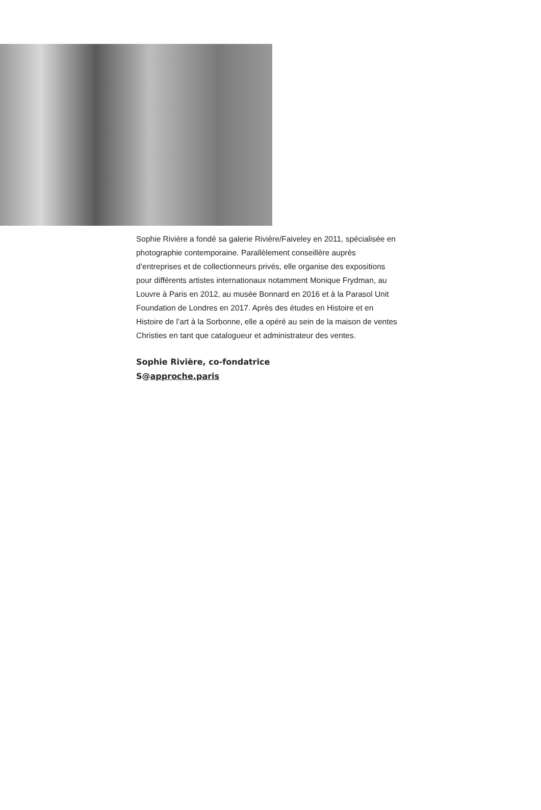Sophie Rivière a fondé sa galerie Rivière/Faiveley en 2011, spécialisée en photographie contemporaine. Parallèlement conseillère auprès d’entreprises et de collectionneurs privés, elle organise des expositions pour différents artistes internationaux notamment Monique Frydman, au Louvre à Paris en 2012, au musée Bonnard en 2016 et à la Parasol Unit Foundation de Londres en 2017. Après des études en Histoire et en Histoire de l’art à la Sorbonne, elle a opéré au sein de la maison de ventes Christies en tant que catalogueur et administrateur des ventes.
Sophie Rivière, co-fondatrice
S@approche.paris